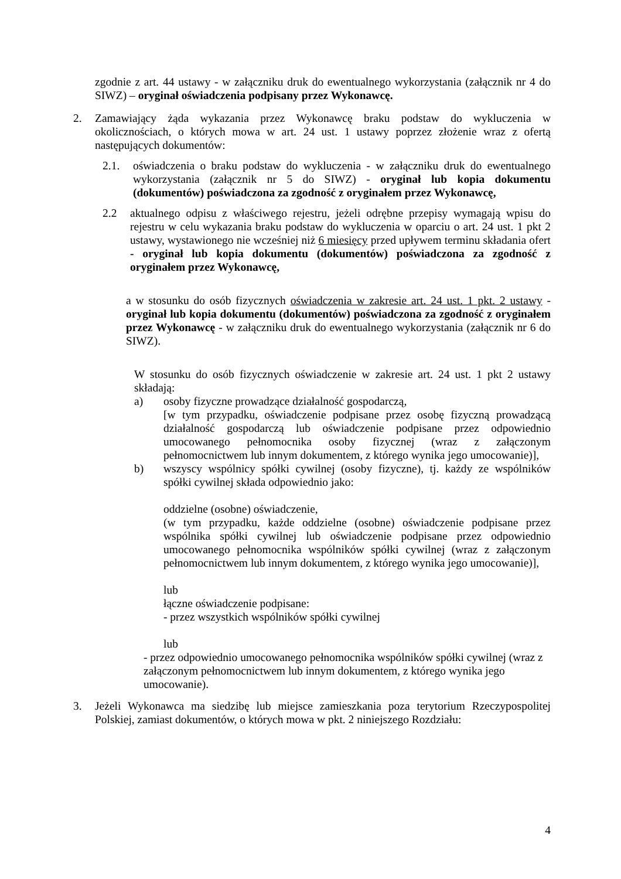zgodnie z art. 44 ustawy - w załączniku druk do ewentualnego wykorzystania (załącznik nr 4 do SIWZ) – oryginał oświadczenia podpisany przez Wykonawcę.
2. Zamawiający żąda wykazania przez Wykonawcę braku podstaw do wykluczenia w okolicznościach, o których mowa w art. 24 ust. 1 ustawy poprzez złożenie wraz z ofertą następujących dokumentów:
2.1. oświadczenia o braku podstaw do wykluczenia - w załączniku druk do ewentualnego wykorzystania (załącznik nr 5 do SIWZ) - oryginał lub kopia dokumentu (dokumentów) poświadczona za zgodność z oryginałem przez Wykonawcę,
2.2 aktualnego odpisu z właściwego rejestru, jeżeli odrębne przepisy wymagają wpisu do rejestru w celu wykazania braku podstaw do wykluczenia w oparciu o art. 24 ust. 1 pkt 2 ustawy, wystawionego nie wcześniej niż 6 miesięcy przed upływem terminu składania ofert - oryginał lub kopia dokumentu (dokumentów) poświadczona za zgodność z oryginałem przez Wykonawcę,
a w stosunku do osób fizycznych oświadczenia w zakresie art. 24 ust. 1 pkt. 2 ustawy - oryginał lub kopia dokumentu (dokumentów) poświadczona za zgodność z oryginałem przez Wykonawcę - w załączniku druk do ewentualnego wykorzystania (załącznik nr 6 do SIWZ).
W stosunku do osób fizycznych oświadczenie w zakresie art. 24 ust. 1 pkt 2 ustawy składają:
a) osoby fizyczne prowadzące działalność gospodarczą,
[w tym przypadku, oświadczenie podpisane przez osobę fizyczną prowadzącą działalność gospodarczą lub oświadczenie podpisane przez odpowiednio umocowanego pełnomocnika osoby fizycznej (wraz z załączonym pełnomocnictwem lub innym dokumentem, z którego wynika jego umocowanie)],
b) wszyscy wspólnicy spółki cywilnej (osoby fizyczne), tj. każdy ze wspólników spółki cywilnej składa odpowiednio jako:
oddzielne (osobne) oświadczenie,
(w tym przypadku, każde oddzielne (osobne) oświadczenie podpisane przez wspólnika spółki cywilnej lub oświadczenie podpisane przez odpowiednio umocowanego pełnomocnika wspólników spółki cywilnej (wraz z załączonym pełnomocnictwem lub innym dokumentem, z którego wynika jego umocowanie)],
lub
łączne oświadczenie podpisane:
- przez wszystkich wspólników spółki cywilnej
lub
- przez odpowiednio umocowanego pełnomocnika wspólników spółki cywilnej (wraz z załączonym pełnomocnictwem lub innym dokumentem, z którego wynika jego umocowanie).
3. Jeżeli Wykonawca ma siedzibę lub miejsce zamieszkania poza terytorium Rzeczypospolitej Polskiej, zamiast dokumentów, o których mowa w pkt. 2 niniejszego Rozdziału:
4